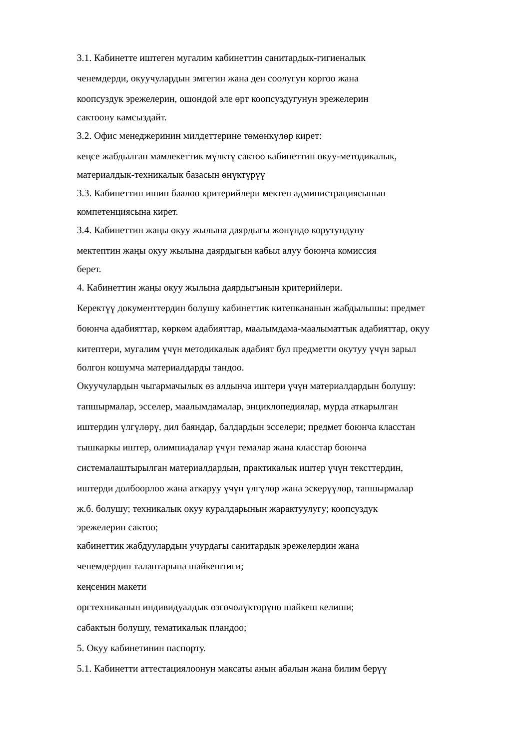3.1. Кабинетте иштеген мугалим кабинеттин санитардык-гигиеналык
ченемдерди, окуучулардын эмгегин жана ден соолугун коргоо жана
коопсуздук эрежелерин, ошондой эле өрт коопсуздугунун эрежелерин
сактоону камсыздайт.
3.2. Офис менеджеринин милдеттерине төмөнкүлөр кирет:
кеңсе жабдылган мамлекеттик мүлктү сактоо кабинеттин окуу-методикалык,
материалдык-техникалык базасын өнүктүрүү
3.3. Кабинеттин ишин баалоо критерийлери мектеп администрациясынын
компетенциясына кирет.
3.4. Кабинеттин жаңы окуу жылына даярдыгы жөнүндө корутундуну
мектептин жаңы окуу жылына даярдыгын кабыл алуу боюнча комиссия
берет.
4. Кабинеттин жаңы окуу жылына даярдыгынын критерийлери.
Керектүү документтердин болушу кабинеттик китепкананын жабдылышы: предмет
боюнча адабияттар, көркөм адабияттар, маалымдама-маалыматтык адабияттар, окуу
китептери, мугалим үчүн методикалык адабият бул предметти окутуу үчүн зарыл
болгон кошумча материалдарды тандоо.
Окуучулардын чыгармачылык өз алдынча иштери үчүн материалдардын болушу:
тапшырмалар, эсселер, маалымдамалар, энциклопедиялар, мурда аткарылган
иштердин үлгүлөрү, дил баяндар, балдардын эсселери; предмет боюнча класстан
тышкаркы иштер, олимпиадалар үчүн темалар жана класстар боюнча
системалаштырылган материалдардын, практикалык иштер үчүн тексттердин,
иштерди долбоорлоо жана аткаруу үчүн үлгүлөр жана эскерүүлөр, тапшырмалар
ж.б. болушу; техникалык окуу куралдарынын жарактуулугу; коопсуздук
эрежелерин сактоо;
кабинеттик жабдуулардын учурдагы санитардык эрежелердин жана
ченемдердин талаптарына шайкештиги;
кеңсенин макети
оргтехниканын индивидуалдык өзгөчөлүктөрүнө шайкеш келиши;
сабактын болушу, тематикалык пландоо;
5. Окуу кабинетинин паспорту.
5.1. Кабинетти аттестациялоонун максаты анын абалын жана билим берүү